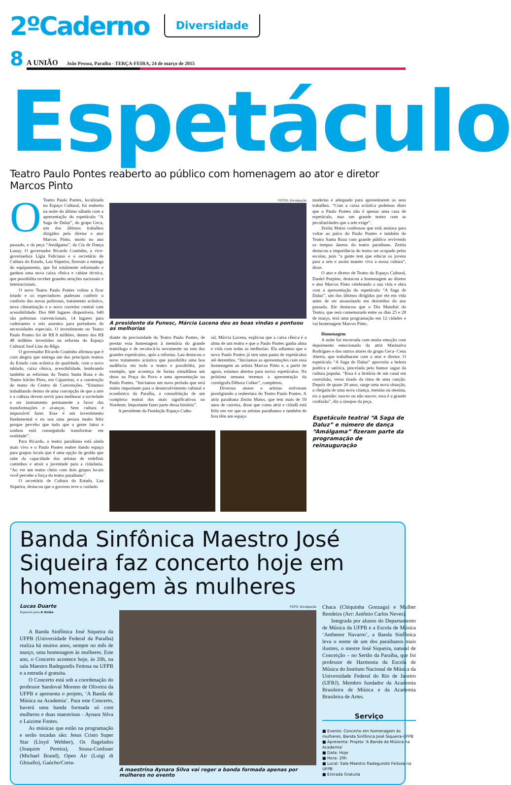2ºCaderno Diversidade
8
A UNIÃO João Pessoa, Paraíba - TERÇA-FEIRA, 24 de março de 2015
Espetáculo
Teatro Paulo Pontes reaberto ao público com homenagem ao ator e diretor Marcos Pinto
OTeatro Paulo Pontes, localizado no Espaço Cultural, foi reaberto na noite do último sábado com a apresentação do espetáculo “A Saga de Daluz”, do grupo Geca, um dos últimos trabalhos dirigidos pelo diretor e ator Marcos Pinto, morto no ano passado, e da peça “Amálgama”, da Cia de Dança Lunay. O governador Ricardo Coutinho, a vice-governadora Lígia Feliciano e o secretário de Cultura do Estado, Lau Siqueira, fizeram a entrega do equipamento, que foi totalmente reformado e ganhou uma nova caixa cênica e cabine técnica, que possibilita receber grandes atrações nacionais e internacionais.
O novo Teatro Paulo Pontes voltou a ficar lotado e os espectadores puderam conferir o conforto das novas poltronas, tratamento acústico, nova climatização e o novo corredor central com acessibilidade. Dos 660 lugares disponíveis, 640 são poltronas convencionais, 14 lugares para cadeirantes e seis assentos para portadores de necessidades especiais. O investimento no Teatro Paulo Pontes foi de R$ 8 milhões, dentro dos R$ 48 milhões investidos na reforma do Espaço Cultural José Lins do Rêgo.
O governador Ricardo Coutinho afirmou que é com alegria que entrega um dos principais teatros do Estado com acústica de qualidade, com o novo tablado, caixa cênica, acessibilidade, lembrando também as reformas do Teatro Santa Roza e do Teatro Irácles Pires, em Cajazeiras, e a construção do teatro do Centro de Convenções. “Estamos trabalhando dentro de uma concepção de que a arte e a cultura devem servir para melhorar a sociedade e ser instrumento permanente a favor das transformações e avanços. Sem cultura é impossível fazer. Esse é um investimento fundamental e eu sou uma pessoa muito feliz porque percebo que tudo que a gente lutou e sonhou está conseguindo transformar em realidade”.
Para Ricardo, o teatro paraibano está ainda mais vivo e o Paulo Pontes reabre dando espaço para grupos locais que é uma opção da gestão que sabe da capacidade dos artistas de redefinir caminhos e atrair a juventude para a cidadania. “Ao ver um teatro cheio com dois grupos locais você percebe a força do teatro paraibano”.
O secretário de Cultura do Estado, Lau Siqueira, destacou que o governo teve o cuidado
FOTOS: Divulgação
A presidente da Funesc, Márcia Lucena deu as boas vindas e pontuou as melhorias
diante da preciosidade do Teatro Paulo Pontes, de prestar essa homenagem à memória do grande teatrólogo e de recolocá-lo novamente na rota dos grandes espetáculos, após a reforma. Lau destacou o novo tratamento acústico que possibilita uma boa audiência em todo o teatro e possibilita, por exemplo, que aconteça de forma simultânea um show na Praça do Povo e uma apresentação no Paulo Pontes. “Iniciamos um novo período que será muito importante para o desenvolvimento cultural e econômico da Paraíba, a consolidação de um complexo teatral dos mais significativos no Nordeste. Importante fazer parte dessa história”.
A presidente da Fundação Espaço Cultu-
ral, Márcia Lucena, explicou que a caixa cênica é a alma de um teatro e que o Paulo Pontes ganha alma e vida com todas as melhorias. Ela adiantou que o novo Paulo Pontes já tem uma pauta de espetáculos até dezembro. “Iniciamos as apresentações com essa homenagem ao artista Marcos Pinto e, a partir de agora, estamos abertos para novos espetáculos. Na próxima semana teremos a apresentação da coreógrafa Débora Colker”, completou.
Diversos atores e artistas estiveram prestigiando a reabertura do Teatro Paulo Pontes. A atriz paraibana Zezita Matos, que tem mais de 50 anos de carreira, disse que como atriz e cidadã está feliz em ver que os artistas paraibanos e também de fora têm um espaço
moderno e adequado para apresentarem os seus trabalhos. “Com a caixa acústica podemos dizer que o Paulo Pontes não é apenas uma casa de espetáculo, mas um grande teatro com as peculiaridades que a arte exige”.
Zezita Matos confessou que está ansiosa para voltar ao palco do Paulo Pontes e também do Teatro Santa Roza com grande público revivendo os tempos áureos do teatro paraibano. Zezita destacou a importância do teatro ser ocupado pelas escolas, pois “a gente tem que educar os jovens para a arte e assim manter viva a nossa cultura”, disse.
O ator e diretor de Teatro do Espaço Cultural, Daniel Porpino, destacou a homenagem ao diretor e ator Marcos Pinto celebrando a sua vida e obra com a apresentação do espetáculo “A Saga de Daluz”, um dos últimos dirigidos por ele em vida antes de ser assassinado em dezembro do ano passado. Ele destacou que o Dia Mundial do Teatro, que será comemorado entre os dias 25 e 28 de março, terá uma programação em 12 cidades e vai homenagear Marcos Pinto.
Homenagem
A noite foi encerrada com muita emoção com depoimento emocionado da atriz Marinalva Rodrigues e dos outros atores do grupo Geca- Cena Aberta, que trabalharam com o ator e diretor. O espetáculo “A Saga de Daluz” aproveita a beleza poética e satírica, pincelada pelo humor sagaz da cultura popular. “Essa é a história de um casal em convulsão, verso tirado da rima de uma canção. Depois de quase 20 anos, surge uma nova situação, a chegada de uma nova criança, menino ou menina, eis a questão: nascer ou não nascer, essa é a grande confusão”, diz a sinopse da peça.
Espetáculo teatral “A Saga de Daluz” e número de dança “Amálgama” fizeram parte da programação de reinauguração
Banda Sinfônica Maestro José Siqueira faz concerto hoje em homenagem às mulheres
Lucas Duarte
Especial para A União
A Banda Sinfônica José Siqueira da UFPB (Universidade Federal da Paraíba) realiza há muitos anos, sempre no mês de março, uma homenagem às mulheres. Este ano, o Concerto acontece hoje, às 20h, na sala Maestro Radegundis Feitosa na UFPB e a entrada é gratuita.
O Concerto está sob a coordenação do professor Sandoval Moreno de Oliveira da UFPB e apresenta o projeto, ‘A Banda de Música na Academia’. Para este Concerto, haverá uma banda formada só com mulheres e duas maestrinas - Aynara Silva e Laizime Fontes.
As músicas que estão na programação e serão tocadas são: Jesus Cristo Super Star (Lloyd Webber), Os flagelados (Joaquim Pereira), Sousa-Confuser (Michael Brand), Open Air (Luigi di Ghisallo), Gaúcho/Corta-
FOTO: Divulgação
A maestrina Aynara Silva vai reger a banda formada apenas por mulheres no evento
Chaca (Chiquinha Gonzaga) e Mulher Rendeira (Arr: Antônio Carlos Neves).
Integrada por alunos do Departamento de Música da UFPB e a Escola de Música ‘Anthenor Navarro’, a Banda Sinfônica leva o nome de um dos paraibanos mais ilustres, o mestre José Siqueira, natural de Conceição – no Sertão da Paraíba, que foi professor de Harmonia da Escola de Música do Instituto Nacional de Música da Universidade Federal do Rio de Janeiro (UFRJ). Membro fundador da Academia Brasileira de Música e da Academia Brasileira de Artes.
Serviço
■ Evento: Concerto em homenagem às mulheres, Banda Sinfônica José Siqueira-UFPB
■ Apresenta: Projeto ‘A Banda de Música na Academia’
■ Data: Hoje
■ Hora: 20h
■ Local: Sala Maestro Radegundis Feitosa na UFPB
■ Entrada Gratuita